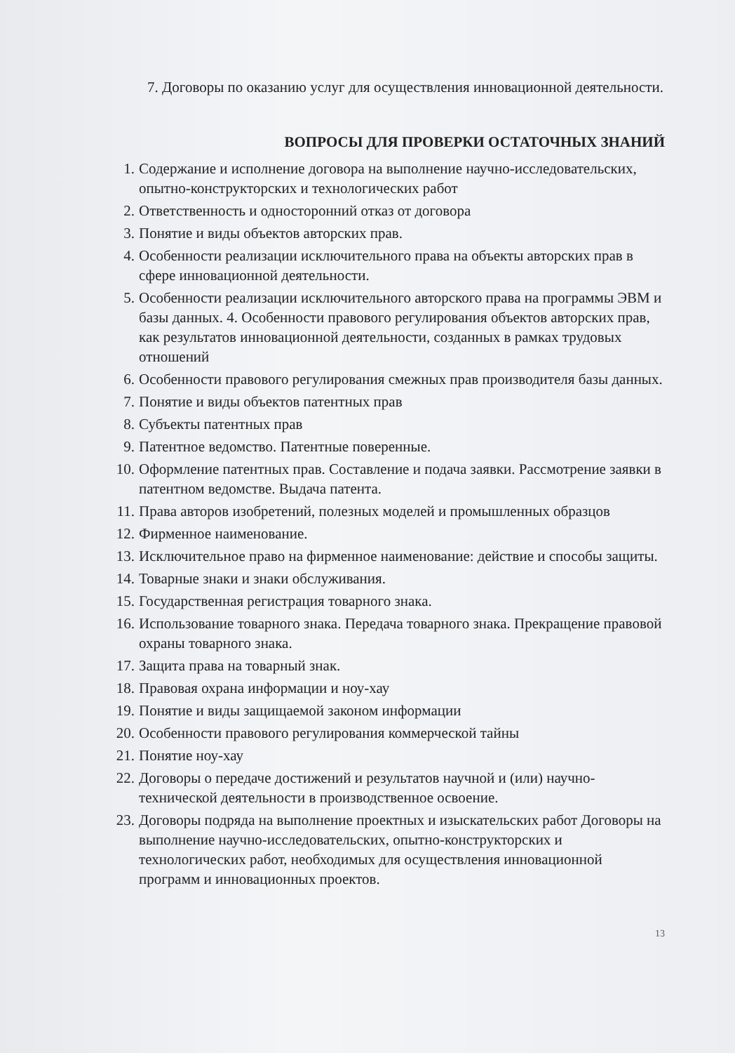7. Договоры по оказанию услуг для осуществления инновационной деятельности.
ВОПРОСЫ ДЛЯ ПРОВЕРКИ ОСТАТОЧНЫХ ЗНАНИЙ
1. Содержание и исполнение договора на выполнение научно-исследовательских, опытно-конструкторских и технологических работ
2. Ответственность и односторонний отказ от договора
3. Понятие и виды объектов авторских прав.
4. Особенности реализации исключительного права на объекты авторских прав в сфере инновационной деятельности.
5. Особенности реализации исключительного авторского права на программы ЭВМ и базы данных. 4. Особенности правового регулирования объектов авторских прав, как результатов инновационной деятельности, созданных в рамках трудовых отношений
6. Особенности правового регулирования смежных прав производителя базы данных.
7. Понятие и виды объектов патентных прав
8. Субъекты патентных прав
9. Патентное ведомство. Патентные поверенные.
10. Оформление патентных прав. Составление и подача заявки. Рассмотрение заявки в патентном ведомстве. Выдача патента.
11. Права авторов изобретений, полезных моделей и промышленных образцов
12. Фирменное наименование.
13. Исключительное право на фирменное наименование: действие и способы защиты.
14. Товарные знаки и знаки обслуживания.
15. Государственная регистрация товарного знака.
16. Использование товарного знака. Передача товарного знака. Прекращение правовой охраны товарного знака.
17. Защита права на товарный знак.
18. Правовая охрана информации и ноу-хау
19. Понятие и виды защищаемой законом информации
20. Особенности правового регулирования коммерческой тайны
21. Понятие ноу-хау
22. Договоры о передаче достижений и результатов научной и (или) научно-технической деятельности в производственное освоение.
23. Договоры подряда на выполнение проектных и изыскательских работ Договоры на выполнение научно-исследовательских, опытно-конструкторских и технологических работ, необходимых для осуществления инновационной программ и инновационных проектов.
13